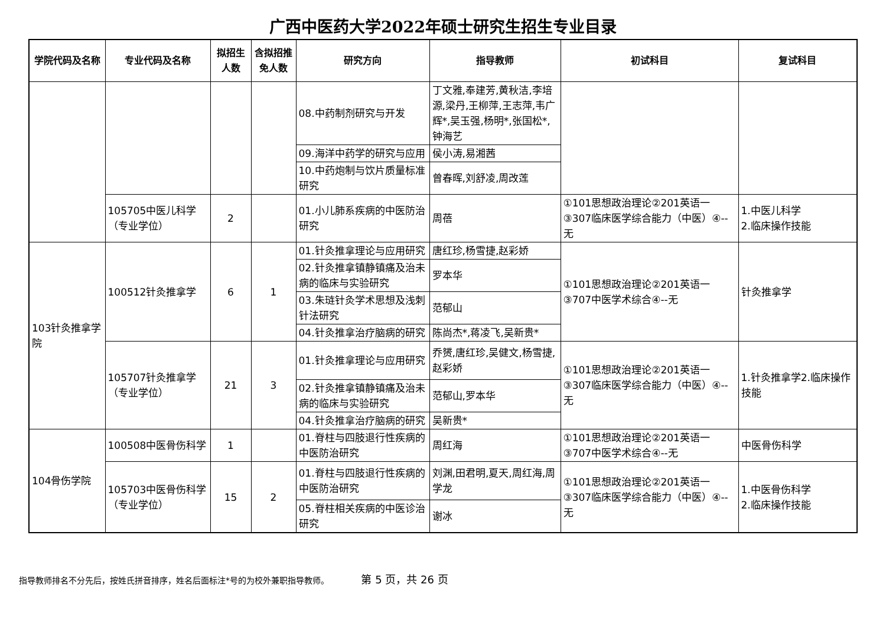广西中医药大学2022年硕士研究生招生专业目录
| 学院代码及名称 | 专业代码及名称 | 拟招生人数 | 含拟招推免人数 | 研究方向 | 指导教师 | 初试科目 | 复试科目 |
| --- | --- | --- | --- | --- | --- | --- | --- |
| | | | | 08.中药制剂研究与开发 | 丁文雅,奉建芳,黄秋洁,李培源,梁丹,王柳萍,王志萍,韦广辉*,吴玉强,杨明*,张国松*,钟海艺 | | |
| | | | | 09.海洋中药学的研究与应用 | 侯小涛,易湘茜 | | |
| | | | | 10.中药炮制与饮片质量标准研究 | 曾春晖,刘舒凌,周改莲 | | |
| | 105705中医儿科学（专业学位） | 2 | | 01.小儿肺系疾病的中医防治研究 | 周蓓 | ①101思想政治理论②201英语一③307临床医学综合能力（中医）④--无 | 1.中医儿科学 2.临床操作技能 |
| 103针灸推拿学院 | 100512针灸推拿学 | 6 | 1 | 01.针灸推拿理论与应用研究 | 唐红珍,杨雪捷,赵彩娇 | ①101思想政治理论②201英语一③707中医学术综合④--无 | 针灸推拿学 |
| | | | | 02.针灸推拿镇静镇痛及治未病的临床与实验研究 | 罗本华 | | |
| | | | | 03.朱琏针灸学术思想及浅刺针法研究 | 范郁山 | | |
| | | | | 04.针灸推拿治疗脑病的研究 | 陈尚杰*,蒋凌飞,吴新贵* | | |
| | 105707针灸推拿学（专业学位） | 21 | 3 | 01.针灸推拿理论与应用研究 | 乔赟,唐红珍,吴健文,杨雪捷,赵彩娇 | ①101思想政治理论②201英语一③307临床医学综合能力（中医）④--无 | 1.针灸推拿学2.临床操作技能 |
| | | | | 02.针灸推拿镇静镇痛及治未病的临床与实验研究 | 范郁山,罗本华 | | |
| | | | | 04.针灸推拿治疗脑病的研究 | 吴新贵* | | |
| 104骨伤学院 | 100508中医骨伤科学 | 1 | | 01.脊柱与四肢退行性疾病的中医防治研究 | 周红海 | ①101思想政治理论②201英语一③707中医学术综合④--无 | 中医骨伤科学 |
| | 105703中医骨伤科学（专业学位） | 15 | 2 | 01.脊柱与四肢退行性疾病的中医防治研究 | 刘渊,田君明,夏天,周红海,周学龙 | ①101思想政治理论②201英语一③307临床医学综合能力（中医）④--无 | 1.中医骨伤科学 2.临床操作技能 |
| | | | | 05.脊柱相关疾病的中医诊治研究 | 谢冰 | | |
指导教师排名不分先后，按姓氏拼音排序，姓名后面标注*号的为校外兼职指导教师。 第 5 页，共 26 页